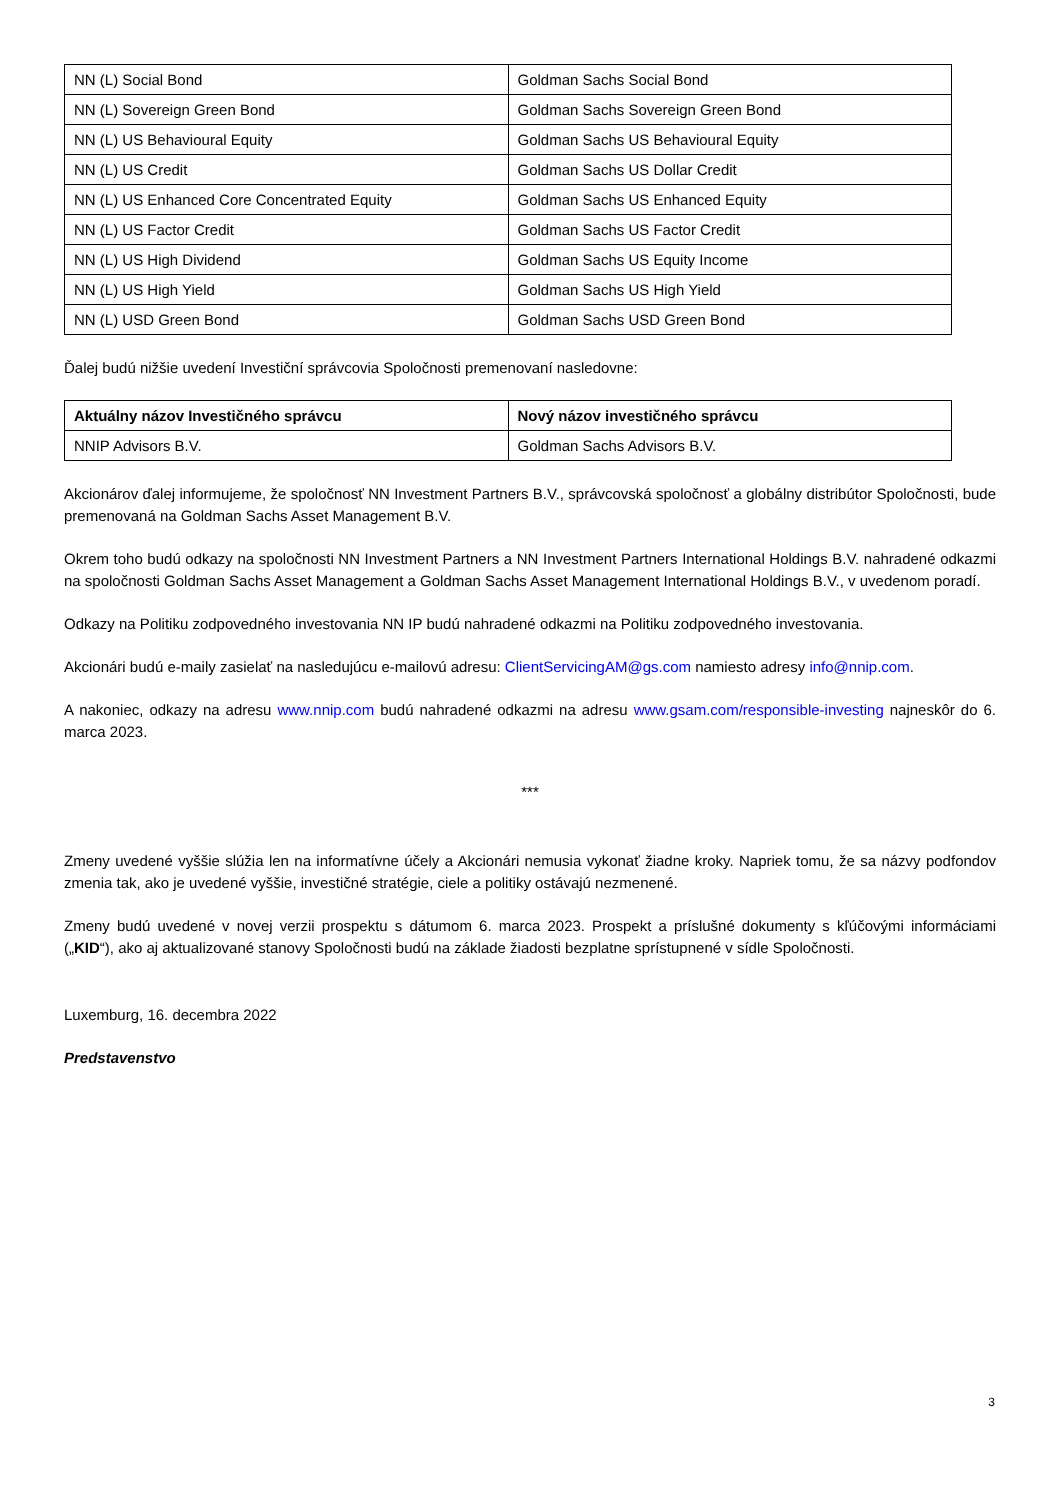| NN (L) Social Bond | Goldman Sachs Social Bond |
| NN (L) Sovereign Green Bond | Goldman Sachs Sovereign Green Bond |
| NN (L) US Behavioural Equity | Goldman Sachs US Behavioural Equity |
| NN (L) US Credit | Goldman Sachs US Dollar Credit |
| NN (L) US Enhanced Core Concentrated Equity | Goldman Sachs US Enhanced Equity |
| NN (L) US Factor Credit | Goldman Sachs US Factor Credit |
| NN (L) US High Dividend | Goldman Sachs US Equity Income |
| NN (L) US High Yield | Goldman Sachs US High Yield |
| NN (L) USD Green Bond | Goldman Sachs USD Green Bond |
Ďalej budú nižšie uvedení Investiční správcovia Spoločnosti premenovaní nasledovne:
| Aktuálny názov Investičného správcu | Nový názov investičného správcu |
| --- | --- |
| NNIP Advisors B.V. | Goldman Sachs Advisors B.V. |
Akcionárov ďalej informujeme, že spoločnosť NN Investment Partners B.V., správcovská spoločnosť a globálny distribútor Spoločnosti, bude premenovaná na Goldman Sachs Asset Management B.V.
Okrem toho budú odkazy na spoločnosti NN Investment Partners a NN Investment Partners International Holdings B.V. nahradené odkazmi na spoločnosti Goldman Sachs Asset Management a Goldman Sachs Asset Management International Holdings B.V., v uvedenom poradí.
Odkazy na Politiku zodpovedného investovania NN IP budú nahradené odkazmi na Politiku zodpovedného investovania.
Akcionári budú e-maily zasielať na nasledujúcu e-mailovú adresu: ClientServicingAM@gs.com namiesto adresy info@nnip.com.
A nakoniec, odkazy na adresu www.nnip.com budú nahradené odkazmi na adresu www.gsam.com/responsible-investing najneskôr do 6. marca 2023.
***
Zmeny uvedené vyššie slúžia len na informatívne účely a Akcionári nemusia vykonať žiadne kroky. Napriek tomu, že sa názvy podfondov zmenia tak, ako je uvedené vyššie, investičné stratégie, ciele a politiky ostávajú nezmenené.
Zmeny budú uvedené v novej verzii prospektu s dátumom 6. marca 2023. Prospekt a príslušné dokumenty s kľúčovými informáciami („KID“), ako aj aktualizované stanovy Spoločnosti budú na základe žiadosti bezplatne sprístupnené v sídle Spoločnosti.
Luxemburg, 16. decembra 2022
Predstavenstvo
3